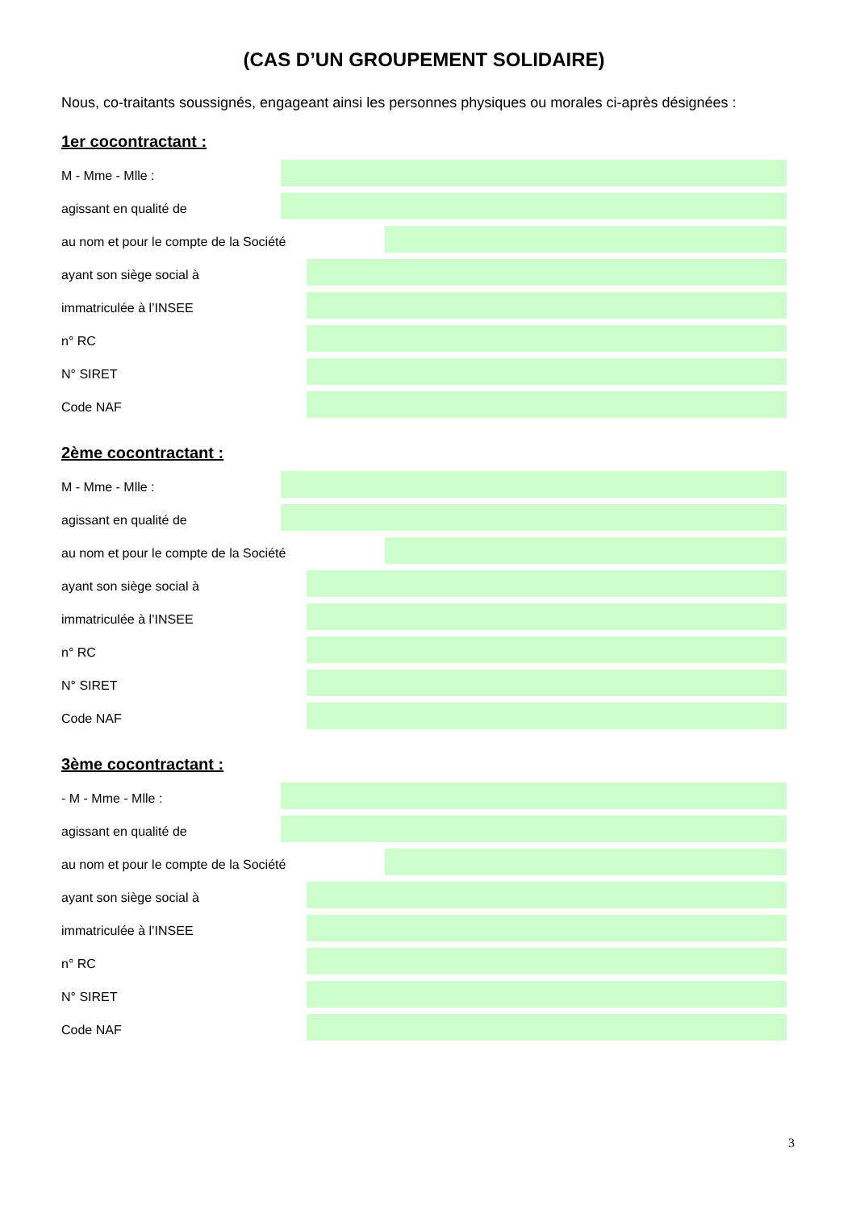(CAS D’UN GROUPEMENT SOLIDAIRE)
Nous, co-traitants soussignés, engageant ainsi les personnes physiques ou morales ci-après désignées :
1er cocontractant :
M - Mme - Mlle :
agissant en qualité de
au nom et pour le compte de la Société
ayant son siège social à
immatriculée à l’INSEE
n° RC
N° SIRET
Code NAF
2ème cocontractant :
M - Mme - Mlle :
agissant en qualité de
au nom et pour le compte de la Société
ayant son siège social à
immatriculée à l’INSEE
n° RC
N° SIRET
Code NAF
3ème cocontractant :
- M - Mme - Mlle :
agissant en qualité de
au nom et pour le compte de la Société
ayant son siège social à
immatriculée à l’INSEE
n° RC
N° SIRET
Code NAF
3